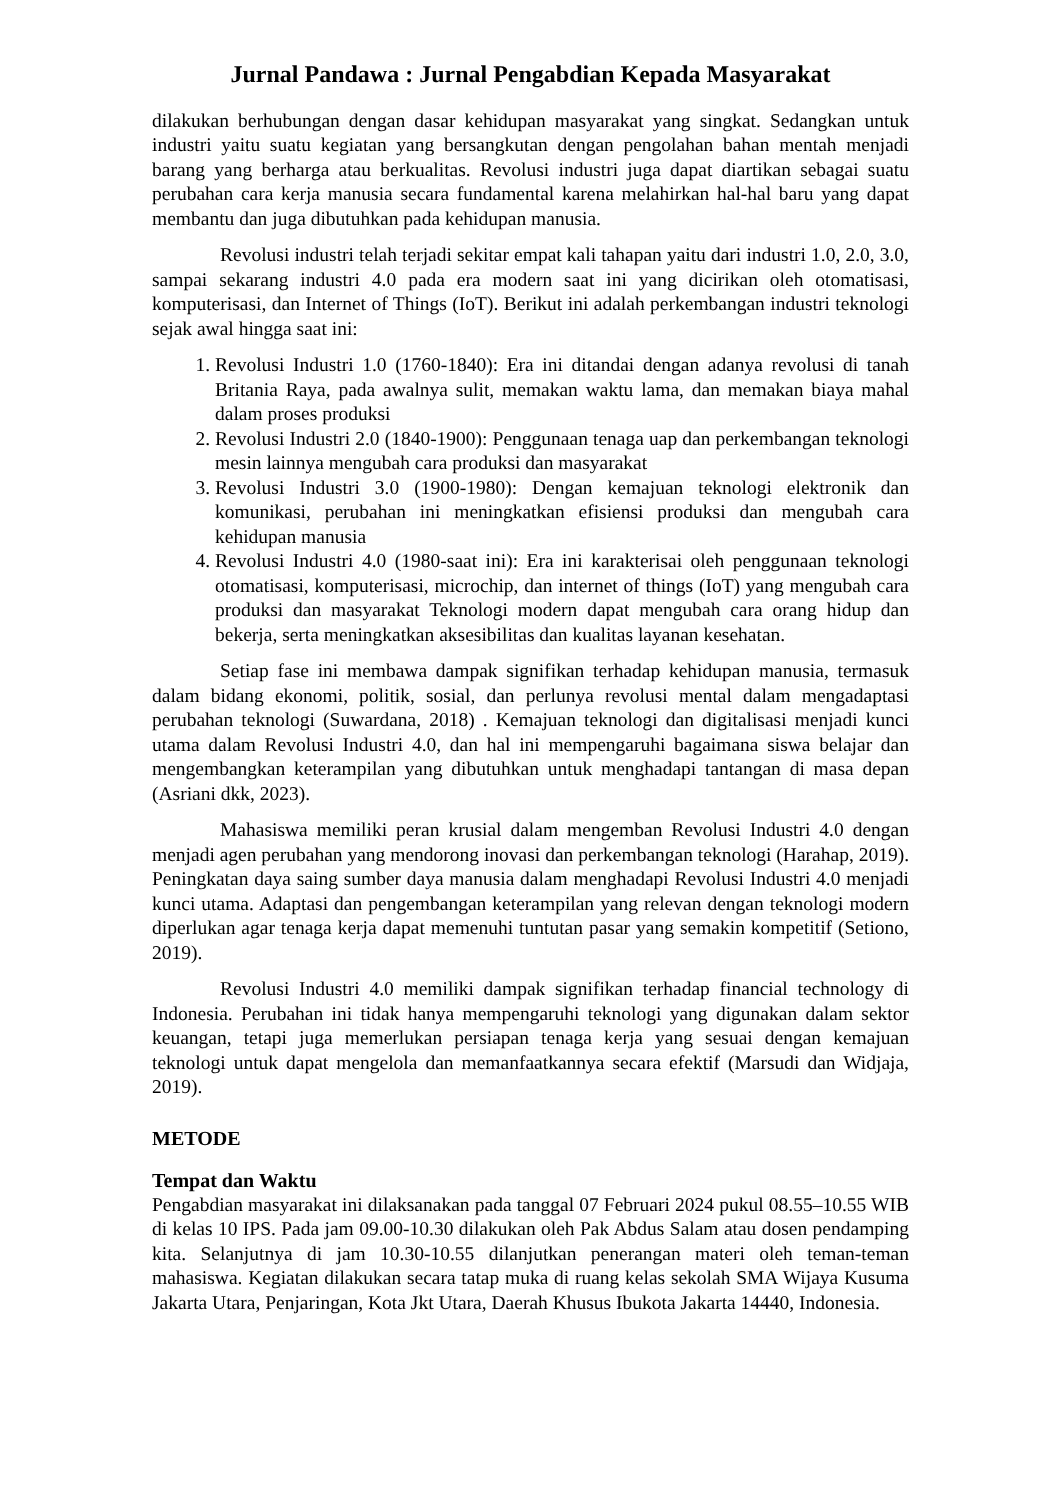Jurnal Pandawa : Jurnal Pengabdian Kepada Masyarakat
dilakukan berhubungan dengan dasar kehidupan masyarakat yang singkat. Sedangkan untuk industri yaitu suatu kegiatan yang bersangkutan dengan pengolahan bahan mentah menjadi barang yang berharga atau berkualitas. Revolusi industri juga dapat diartikan sebagai suatu perubahan cara kerja manusia secara fundamental karena melahirkan hal-hal baru yang dapat membantu dan juga dibutuhkan pada kehidupan manusia.
Revolusi industri telah terjadi sekitar empat kali tahapan yaitu dari industri 1.0, 2.0, 3.0, sampai sekarang industri 4.0 pada era modern saat ini yang dicirikan oleh otomatisasi, komputerisasi, dan Internet of Things (IoT). Berikut ini adalah perkembangan industri teknologi sejak awal hingga saat ini:
1. Revolusi Industri 1.0 (1760-1840): Era ini ditandai dengan adanya revolusi di tanah Britania Raya, pada awalnya sulit, memakan waktu lama, dan memakan biaya mahal dalam proses produksi
2. Revolusi Industri 2.0 (1840-1900): Penggunaan tenaga uap dan perkembangan teknologi mesin lainnya mengubah cara produksi dan masyarakat
3. Revolusi Industri 3.0 (1900-1980): Dengan kemajuan teknologi elektronik dan komunikasi, perubahan ini meningkatkan efisiensi produksi dan mengubah cara kehidupan manusia
4. Revolusi Industri 4.0 (1980-saat ini): Era ini karakterisai oleh penggunaan teknologi otomatisasi, komputerisasi, microchip, dan internet of things (IoT) yang mengubah cara produksi dan masyarakat Teknologi modern dapat mengubah cara orang hidup dan bekerja, serta meningkatkan aksesibilitas dan kualitas layanan kesehatan.
Setiap fase ini membawa dampak signifikan terhadap kehidupan manusia, termasuk dalam bidang ekonomi, politik, sosial, dan perlunya revolusi mental dalam mengadaptasi perubahan teknologi (Suwardana, 2018) . Kemajuan teknologi dan digitalisasi menjadi kunci utama dalam Revolusi Industri 4.0, dan hal ini mempengaruhi bagaimana siswa belajar dan mengembangkan keterampilan yang dibutuhkan untuk menghadapi tantangan di masa depan (Asriani dkk, 2023).
Mahasiswa memiliki peran krusial dalam mengemban Revolusi Industri 4.0 dengan menjadi agen perubahan yang mendorong inovasi dan perkembangan teknologi (Harahap, 2019). Peningkatan daya saing sumber daya manusia dalam menghadapi Revolusi Industri 4.0 menjadi kunci utama. Adaptasi dan pengembangan keterampilan yang relevan dengan teknologi modern diperlukan agar tenaga kerja dapat memenuhi tuntutan pasar yang semakin kompetitif (Setiono, 2019).
Revolusi Industri 4.0 memiliki dampak signifikan terhadap financial technology di Indonesia. Perubahan ini tidak hanya mempengaruhi teknologi yang digunakan dalam sektor keuangan, tetapi juga memerlukan persiapan tenaga kerja yang sesuai dengan kemajuan teknologi untuk dapat mengelola dan memanfaatkannya secara efektif (Marsudi dan Widjaja, 2019).
METODE
Tempat dan Waktu
Pengabdian masyarakat ini dilaksanakan pada tanggal 07 Februari 2024 pukul 08.55–10.55 WIB di kelas 10 IPS. Pada jam 09.00-10.30 dilakukan oleh Pak Abdus Salam atau dosen pendamping kita. Selanjutnya di jam 10.30-10.55 dilanjutkan penerangan materi oleh teman-teman mahasiswa. Kegiatan dilakukan secara tatap muka di ruang kelas sekolah SMA Wijaya Kusuma Jakarta Utara, Penjaringan, Kota Jkt Utara, Daerah Khusus Ibukota Jakarta 14440, Indonesia.